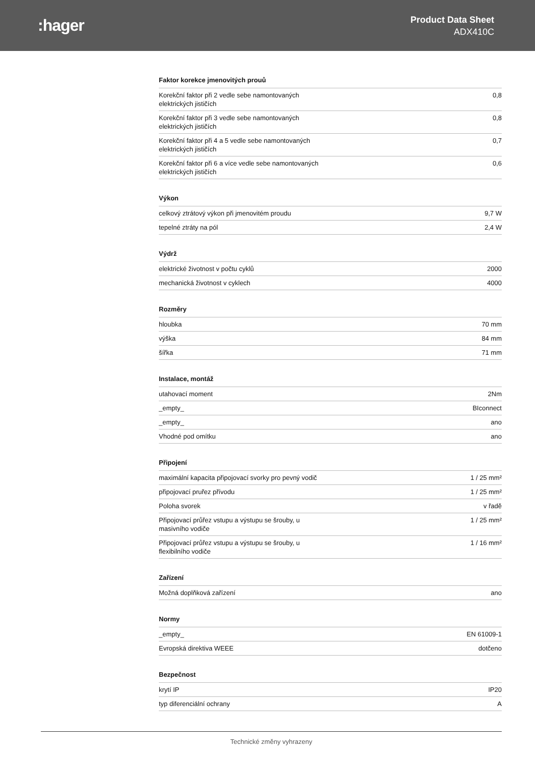:hager
Product Data Sheet
ADX410C
Faktor korekce jmenovitých prouů
| Korekční faktor při 2 vedle sebe namontovaných elektrických jističích | 0,8 |
| Korekční faktor při 3 vedle sebe namontovaných elektrických jističích | 0,8 |
| Korekční faktor při 4 a 5 vedle sebe namontovaných elektrických jističích | 0,7 |
| Korekční faktor při 6 a více vedle sebe namontovaných elektrických jističích | 0,6 |
Výkon
| celkový ztrátový výkon při jmenovitém proudu | 9,7 W |
| tepelné ztráty na pól | 2,4 W |
Výdrž
| elektrické životnost v počtu cyklů | 2000 |
| mechanická životnost v cyklech | 4000 |
Rozměry
| hloubka | 70 mm |
| výška | 84 mm |
| šířka | 71 mm |
Instalace, montáž
| utahovací moment | 2Nm |
| _empty_ | BIconnect |
| _empty_ | ano |
| Vhodné pod omítku | ano |
Připojení
| maximální kapacita připojovací svorky pro pevný vodič | 1 / 25 mm² |
| připojovací pruřez přívodu | 1 / 25 mm² |
| Poloha svorek | v řadě |
| Připojovací průřez vstupu a výstupu se šrouby, u masivního vodiče | 1 / 25 mm² |
| Připojovací průřez vstupu a výstupu se šrouby, u flexibilního vodiče | 1 / 16 mm² |
Zařízení
| Možná doplňková zařízení | ano |
Normy
| _empty_ | EN 61009-1 |
| Evropská direktiva WEEE | dotčeno |
Bezpečnost
| krytí IP | IP20 |
| typ diferenciální ochrany | A |
Technické změny vyhrazeny